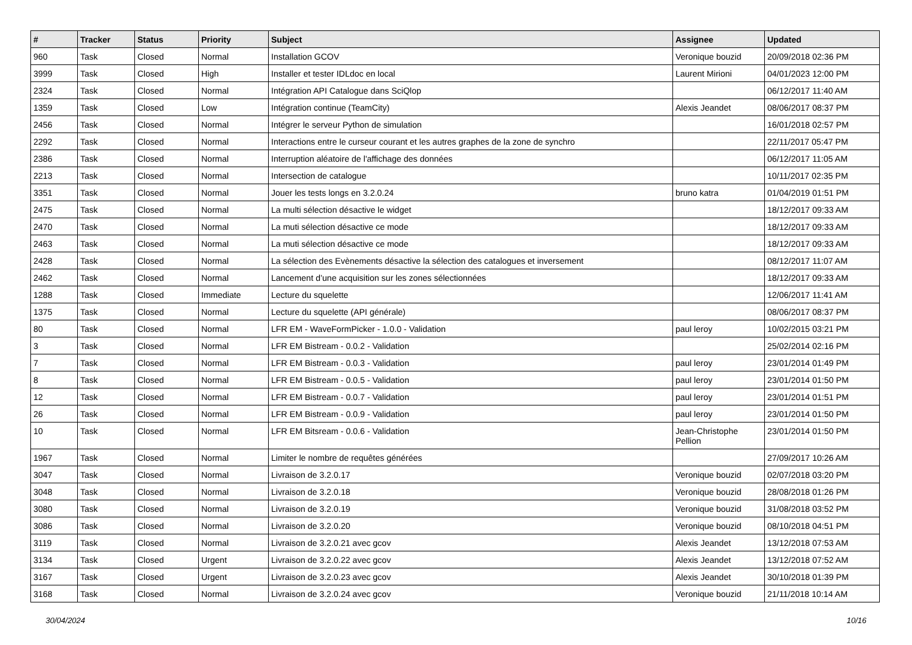| # | Tracker | Status | Priority | Subject | Assignee | Updated |
| --- | --- | --- | --- | --- | --- | --- |
| 960 | Task | Closed | Normal | Installation GCOV | Veronique bouzid | 20/09/2018 02:36 PM |
| 3999 | Task | Closed | High | Installer et tester IDLdoc en local | Laurent Mirioni | 04/01/2023 12:00 PM |
| 2324 | Task | Closed | Normal | Intégration API Catalogue dans SciQlop | | 06/12/2017 11:40 AM |
| 1359 | Task | Closed | Low | Intégration continue (TeamCity) | Alexis Jeandet | 08/06/2017 08:37 PM |
| 2456 | Task | Closed | Normal | Intégrer le serveur Python de simulation | | 16/01/2018 02:57 PM |
| 2292 | Task | Closed | Normal | Interactions entre le curseur courant et les autres graphes de la zone de synchro | | 22/11/2017 05:47 PM |
| 2386 | Task | Closed | Normal | Interruption aléatoire de l'affichage des données | | 06/12/2017 11:05 AM |
| 2213 | Task | Closed | Normal | Intersection de catalogue | | 10/11/2017 02:35 PM |
| 3351 | Task | Closed | Normal | Jouer les tests longs en 3.2.0.24 | bruno katra | 01/04/2019 01:51 PM |
| 2475 | Task | Closed | Normal | La multi sélection désactive le widget | | 18/12/2017 09:33 AM |
| 2470 | Task | Closed | Normal | La muti sélection désactive ce mode | | 18/12/2017 09:33 AM |
| 2463 | Task | Closed | Normal | La muti sélection désactive ce mode | | 18/12/2017 09:33 AM |
| 2428 | Task | Closed | Normal | La sélection des Evènements désactive la sélection des catalogues et inversement | | 08/12/2017 11:07 AM |
| 2462 | Task | Closed | Normal | Lancement d’une acquisition sur les zones sélectionnées | | 18/12/2017 09:33 AM |
| 1288 | Task | Closed | Immediate | Lecture du squelette | | 12/06/2017 11:41 AM |
| 1375 | Task | Closed | Normal | Lecture du squelette (API générale) | | 08/06/2017 08:37 PM |
| 80 | Task | Closed | Normal | LFR EM - WaveFormPicker - 1.0.0 - Validation | paul leroy | 10/02/2015 03:21 PM |
| 3 | Task | Closed | Normal | LFR EM Bistream - 0.0.2 - Validation | | 25/02/2014 02:16 PM |
| 7 | Task | Closed | Normal | LFR EM Bistream - 0.0.3 - Validation | paul leroy | 23/01/2014 01:49 PM |
| 8 | Task | Closed | Normal | LFR EM Bistream - 0.0.5 - Validation | paul leroy | 23/01/2014 01:50 PM |
| 12 | Task | Closed | Normal | LFR EM Bistream - 0.0.7 - Validation | paul leroy | 23/01/2014 01:51 PM |
| 26 | Task | Closed | Normal | LFR EM Bistream - 0.0.9 - Validation | paul leroy | 23/01/2014 01:50 PM |
| 10 | Task | Closed | Normal | LFR EM Bitsream - 0.0.6 - Validation | Jean-Christophe Pellion | 23/01/2014 01:50 PM |
| 1967 | Task | Closed | Normal | Limiter le nombre de requêtes générées | | 27/09/2017 10:26 AM |
| 3047 | Task | Closed | Normal | Livraison de 3.2.0.17 | Veronique bouzid | 02/07/2018 03:20 PM |
| 3048 | Task | Closed | Normal | Livraison de 3.2.0.18 | Veronique bouzid | 28/08/2018 01:26 PM |
| 3080 | Task | Closed | Normal | Livraison de 3.2.0.19 | Veronique bouzid | 31/08/2018 03:52 PM |
| 3086 | Task | Closed | Normal | Livraison de 3.2.0.20 | Veronique bouzid | 08/10/2018 04:51 PM |
| 3119 | Task | Closed | Normal | Livraison de 3.2.0.21 avec gcov | Alexis Jeandet | 13/12/2018 07:53 AM |
| 3134 | Task | Closed | Urgent | Livraison de 3.2.0.22 avec gcov | Alexis Jeandet | 13/12/2018 07:52 AM |
| 3167 | Task | Closed | Urgent | Livraison de 3.2.0.23 avec gcov | Alexis Jeandet | 30/10/2018 01:39 PM |
| 3168 | Task | Closed | Normal | Livraison de 3.2.0.24 avec gcov | Veronique bouzid | 21/11/2018 10:14 AM |
30/04/2024 10/16